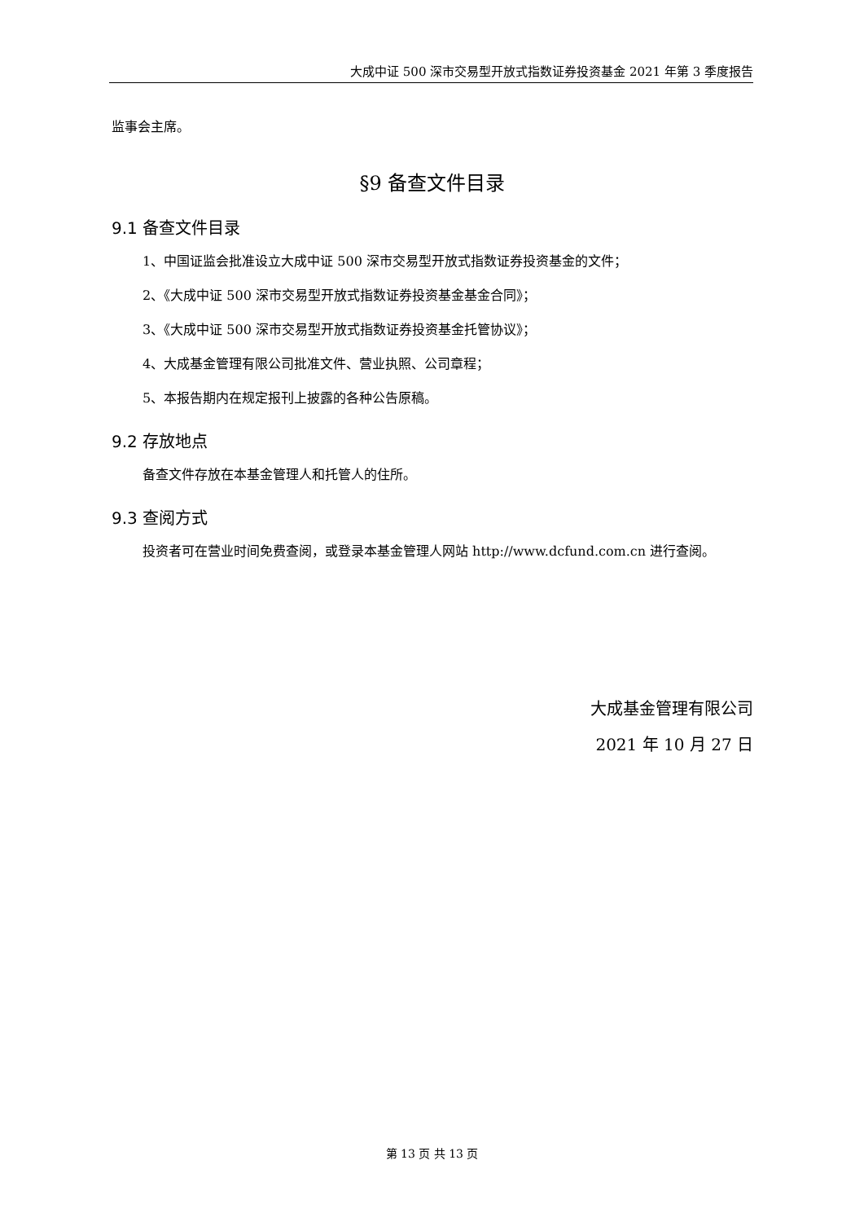大成中证 500 深市交易型开放式指数证券投资基金 2021 年第 3 季度报告
监事会主席。
§9 备查文件目录
9.1 备查文件目录
1、中国证监会批准设立大成中证 500 深市交易型开放式指数证券投资基金的文件；
2、《大成中证 500 深市交易型开放式指数证券投资基金基金合同》；
3、《大成中证 500 深市交易型开放式指数证券投资基金托管协议》；
4、大成基金管理有限公司批准文件、营业执照、公司章程；
5、本报告期内在规定报刊上披露的各种公告原稿。
9.2 存放地点
备查文件存放在本基金管理人和托管人的住所。
9.3 查阅方式
投资者可在营业时间免费查阅，或登录本基金管理人网站 http://www.dcfund.com.cn 进行查阅。
大成基金管理有限公司
2021 年 10 月 27 日
第 13 页 共 13 页